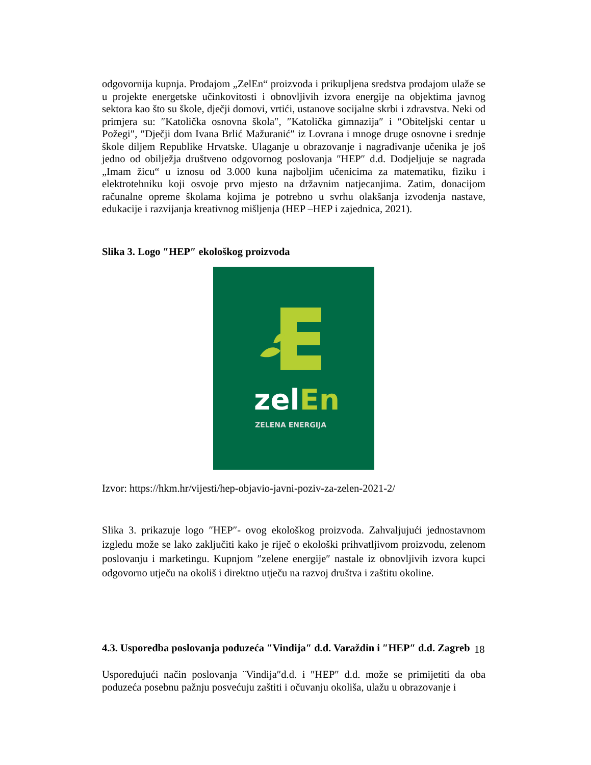odgovornija kupnja. Prodajom „ZelEn“ proizvoda i prikupljena sredstva prodajom ulaže se u projekte energetske učinkovitosti i obnovljivih izvora energije na objektima javnog sektora kao što su škole, dječji domovi, vrtići, ustanove socijalne skrbi i zdravstva. Neki od primjera su: ″Katolička osnovna škola″, ″Katolička gimnazija″ i ″Obiteljski centar u Požegi″, ″Dječji dom Ivana Brlić Mažuranić″ iz Lovrana i mnoge druge osnovne i srednje škole diljem Republike Hrvatske. Ulaganje u obrazovanje i nagrađivanje učenika je još jedno od obilježja društveno odgovornog poslovanja ″HEP″ d.d. Dodjeljuje se nagrada „Imam žicu“ u iznosu od 3.000 kuna najboljim učenicima za matematiku, fiziku i elektrotehniku koji osvoje prvo mjesto na državnim natjecanjima. Zatim, donacijom računalne opreme školama kojima je potrebno u svrhu olakšanja izvođenja nastave, edukacije i razvijanja kreativnog mišljenja (HEP –HEP i zajednica, 2021).
Slika 3. Logo ″HEP″ ekološkog proizvoda
zelEn
ZELENA ENERGIJA
Izvor: https://hkm.hr/vijesti/hep-objavio-javni-poziv-za-zelen-2021-2/
Slika 3. prikazuje logo ″HEP″- ovog ekološkog proizvoda. Zahvaljujući jednostavnom izgledu može se lako zaključiti kako je riječ o ekološki prihvatljivom proizvodu, zelenom poslovanju i marketingu. Kupnjom ″zelene energije″ nastale iz obnovljivih izvora kupci odgovorno utječu na okoliš i direktno utječu na razvoj društva i zaštitu okoline.
4.3. Usporedba poslovanja poduzeća ″Vindija″ d.d. Varaždin i ″HEP″ d.d. Zagreb
Uspoređujući način poslovanja ¨Vindija″d.d. i ″HEP″ d.d. može se primijetiti da oba poduzeća posebnu pažnju posvećuju zaštiti i očuvanju okoliša, ulažu u obrazovanje i
18